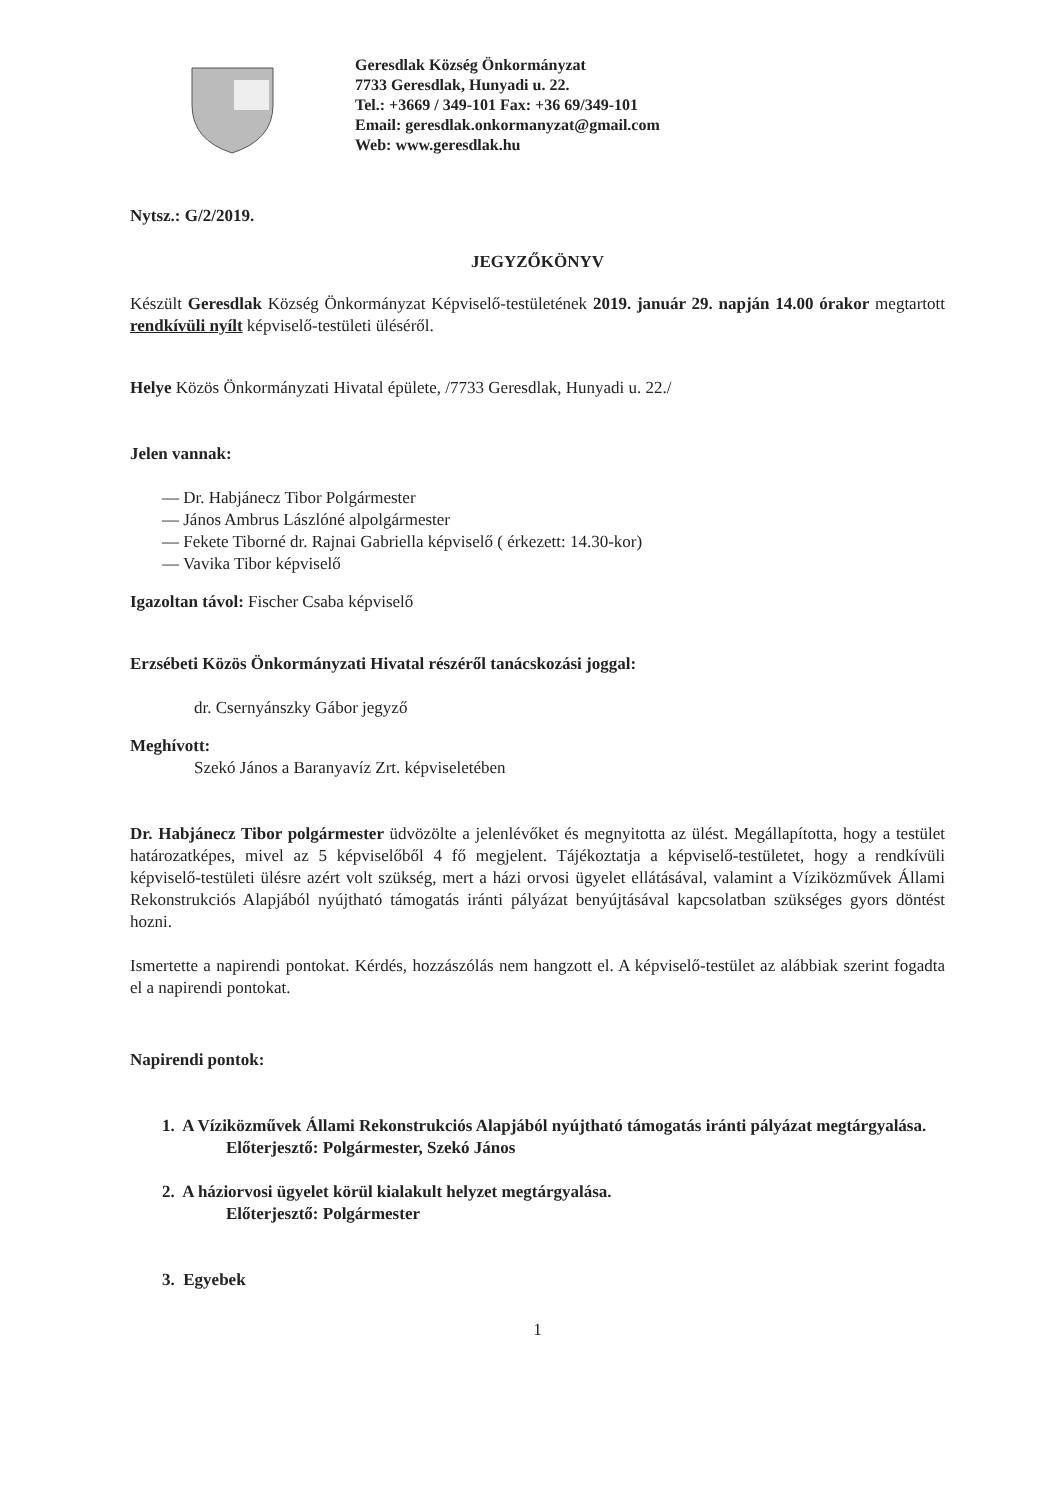Geresdlak Község Önkormányzat
7733 Geresdlak, Hunyadi u. 22.
Tel.: +3669 / 349-101 Fax: +36 69/349-101
Email: geresdlak.onkormanyzat@gmail.com
Web: www.geresdlak.hu
Nytsz.: G/2/2019.
JEGYZŐKÖNYV
Készült Geresdlak Község Önkormányzat Képviselő-testületének 2019. január 29. napján 14.00 órakor megtartott rendkívüli nyílt képviselő-testületi üléséről.
Helye Közös Önkormányzati Hivatal épülete, /7733 Geresdlak, Hunyadi u. 22./
Jelen vannak:
— Dr. Habjánecz Tibor Polgármester
— János Ambrus Lászlóné alpolgármester
— Fekete Tiborné dr. Rajnai Gabriella képviselő ( érkezett: 14.30-kor)
— Vavika Tibor képviselő
Igazoltan távol: Fischer Csaba képviselő
Erzsébeti Közös Önkormányzati Hivatal részéről tanácskozási joggal:
dr. Csernyánszky Gábor jegyző
Meghívott:
Szekó János a Baranyavíz Zrt. képviseletében
Dr. Habjánecz Tibor polgármester üdvözölte a jelenlévőket és megnyitotta az ülést. Megállapította, hogy a testület határozatképes, mivel az 5 képviselőből 4 fő megjelent. Tájékoztatja a képviselő-testületet, hogy a rendkívüli képviselő-testületi ülésre azért volt szükség, mert a házi orvosi ügyelet ellátásával, valamint a Víziközművek Állami Rekonstrukciós Alapjából nyújtható támogatás iránti pályázat benyújtásával kapcsolatban szükséges gyors döntést hozni.
Ismertette a napirendi pontokat. Kérdés, hozzászólás nem hangzott el. A képviselő-testület az alábbiak szerint fogadta el a napirendi pontokat.
Napirendi pontok:
1. A Víziközművek Állami Rekonstrukciós Alapjából nyújtható támogatás iránti pályázat megtárgyalása.
Előterjesztő: Polgármester, Szekó János
2. A háziorvosi ügyelet körül kialakult helyzet megtárgyalása.
Előterjesztő: Polgármester
3. Egyebek
1